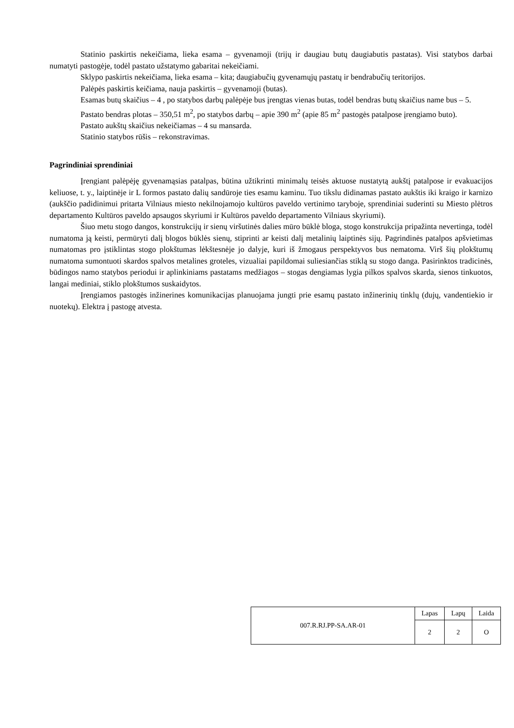Statinio paskirtis nekeičiama, lieka esama – gyvenamoji (trijų ir daugiau butų daugiabutis pastatas). Visi statybos darbai numatyti pastogėje, todėl pastato užstatymo gabaritai nekeičiami.
Sklypo paskirtis nekeičiama, lieka esama – kita; daugiabučių gyvenamųjų pastatų ir bendrabučių teritorijos.
Palėpės paskirtis keičiama, nauja paskirtis – gyvenamoji (butas).
Esamas butų skaičius – 4 , po statybos darbų palėpėje bus įrengtas vienas butas, todėl bendras butų skaičius name bus – 5.
Pastato bendras plotas – 350,51 m<sup>2</sup>, po statybos darbų – apie 390 m<sup>2</sup> (apie 85 m<sup>2</sup> pastogės patalpose įrengiamo buto).
Pastato aukštų skaičius nekeičiamas – 4 su mansarda.
Statinio statybos rūšis – rekonstravimas.
Pagrindiniai sprendiniai
Įrengiant palėpėję gyvenamąsias patalpas, būtina užtikrinti minimalų teisės aktuose nustatytą aukštį patalpose ir evakuacijos keliuose, t. y., laiptinėje ir L formos pastato dalių sandūroje ties esamu kaminu. Tuo tikslu didinamas pastato aukštis iki kraigo ir karnizo (aukščio padidinimui pritarta Vilniaus miesto nekilnojamojo kultūros paveldo vertinimo taryboje, sprendiniai suderinti su Miesto plėtros departamento Kultūros paveldo apsaugos skyriumi ir Kultūros paveldo departamento Vilniaus skyriumi).
Šiuo metu stogo dangos, konstrukcijų ir sienų viršutinės dalies mūro būklė bloga, stogo konstrukcija pripažinta nevertinga, todėl numatoma ją keisti, permūryti dalį blogos būklės sienų, stiprinti ar keisti dalį metalinių laiptinės sijų. Pagrindinės patalpos apšvietimas numatomas pro įstiklintas stogo plokštumas lėkštesnėje jo dalyje, kuri iš žmogaus perspektyvos bus nematoma. Virš šių plokštumų numatoma sumontuoti skardos spalvos metalines groteles, vizualiai papildomai suliesiančias stiklą su stogo danga. Pasirinktos tradicinės, būdingos namo statybos periodui ir aplinkiniams pastatams medžiagos – stogas dengiamas lygia pilkos spalvos skarda, sienos tinkuotos, langai mediniai, stiklo plokštumos suskaidytos.
Įrengiamos pastogės inžinerines komunikacijas planuojama jungti prie esamų pastato inžinerinių tinklų (dujų, vandentiekio ir nuotekų). Elektra į pastogę atvesta.
| 007.R.RJ.PP-SA.AR-01 | Lapas | Lapų | Laida |
| | 2 | 2 | O |